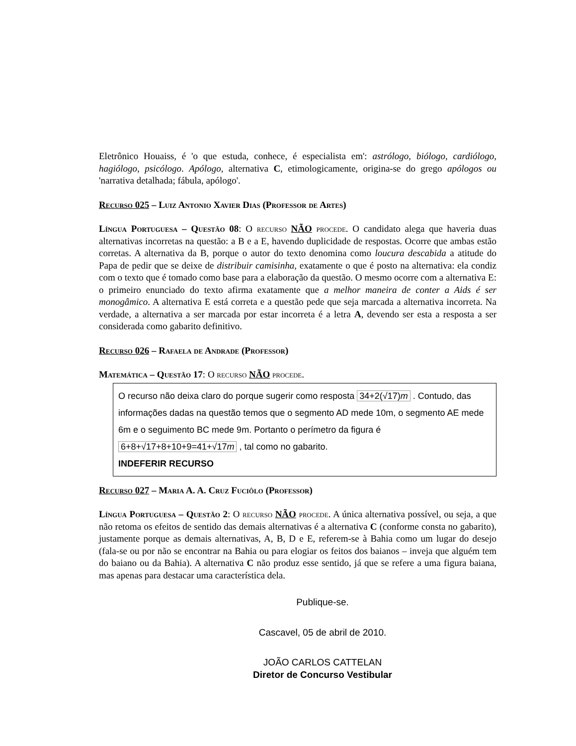Eletrônico Houaiss, é 'o que estuda, conhece, é especialista em': astrólogo, biólogo, cardiólogo, hagiólogo, psicólogo. Apólogo, alternativa C, etimologicamente, origina-se do grego apólogos ou 'narrativa detalhada; fábula, apólogo'.
Recurso 025 – Luiz Antonio Xavier Dias (Professor de Artes)
Língua Portuguesa – Questão 08: O recurso NÃO procede. O candidato alega que haveria duas alternativas incorretas na questão: a B e a E, havendo duplicidade de respostas. Ocorre que ambas estão corretas. A alternativa da B, porque o autor do texto denomina como loucura descabida a atitude do Papa de pedir que se deixe de distribuir camisinha, exatamente o que é posto na alternativa: ela condiz com o texto que é tomado como base para a elaboração da questão. O mesmo ocorre com a alternativa E: o primeiro enunciado do texto afirma exatamente que a melhor maneira de conter a Aids é ser monogâmico. A alternativa E está correta e a questão pede que seja marcada a alternativa incorreta. Na verdade, a alternativa a ser marcada por estar incorreta é a letra A, devendo ser esta a resposta a ser considerada como gabarito definitivo.
Recurso 026 – Rafaela de Andrade (Professor)
Matemática – Questão 17: O recurso NÃO procede.
O recurso não deixa claro do porque sugerir como resposta 34+2(√17)m . Contudo, das informações dadas na questão temos que o segmento AD mede 10m, o segmento AE mede 6m e o seguimento BC mede 9m. Portanto o perímetro da figura é 6+8+√17+8+10+9=41+√17m , tal como no gabarito.
INDEFERIR RECURSO
Recurso 027 – Maria A. A. Cruz Fuciôlo (Professor)
Língua Portuguesa – Questão 2: O recurso NÃO procede. A única alternativa possível, ou seja, a que não retoma os efeitos de sentido das demais alternativas é a alternativa C (conforme consta no gabarito), justamente porque as demais alternativas, A, B, D e E, referem-se à Bahia como um lugar do desejo (fala-se ou por não se encontrar na Bahia ou para elogiar os feitos dos baianos – inveja que alguém tem do baiano ou da Bahia). A alternativa C não produz esse sentido, já que se refere a uma figura baiana, mas apenas para destacar uma característica dela.
Publique-se.
Cascavel, 05 de abril de 2010.
JOÃO CARLOS CATTELAN
Diretor de Concurso Vestibular